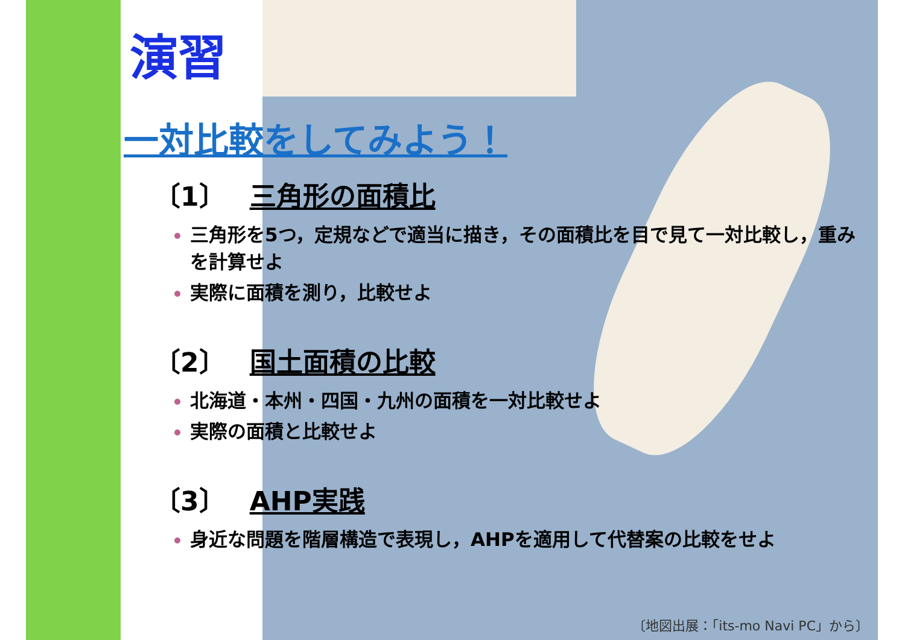演習
一対比較をしてみよう！
〔1〕 三角形の面積比
三角形を5つ，定規などで適当に描き，その面積比を目で見て一対比較し，重みを計算せよ
実際に面積を測り，比較せよ
〔2〕 国土面積の比較
北海道・本州・四国・九州の面積を一対比較せよ
実際の面積と比較せよ
〔3〕 AHP実践
身近な問題を階層構造で表現し，AHPを適用して代替案の比較をせよ
〔地図出展：「its-mo Navi PC」から〕